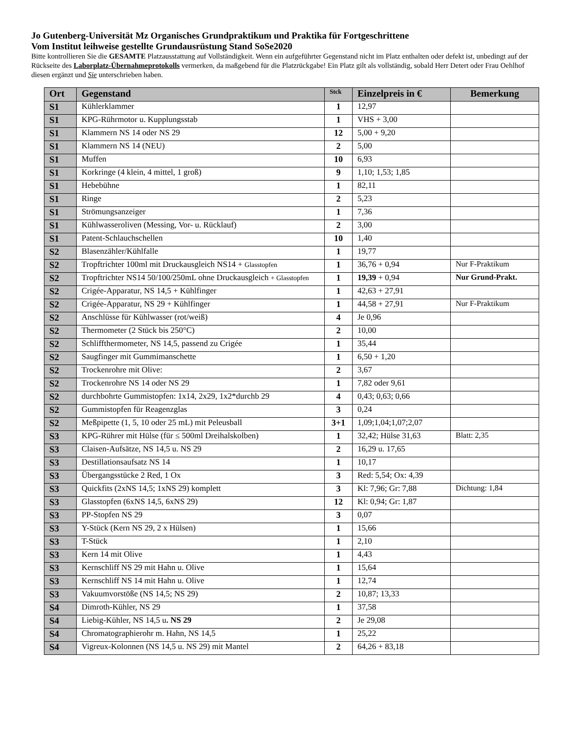Jo Gutenberg-Universität Mz Organisches Grundpraktikum und Praktika für Fortgeschrittene
Vom Institut leihweise gestellte Grundausrüstung Stand SoSe2020
Bitte kontrollieren Sie die GESAMTE Platzausstattung auf Vollständigkeit. Wenn ein aufgeführter Gegenstand nicht im Platz enthalten oder defekt ist, unbedingt auf der Rückseite des Laborplatz-Übernahmeprotokolls vermerken, da maßgebend für die Platzrückgabe! Ein Platz gilt als vollständig, sobald Herr Detert oder Frau Oehlhof diesen ergänzt und Sie unterschrieben haben.
| Ort | Gegenstand | Stck | Einzelpreis in € | Bemerkung |
| --- | --- | --- | --- | --- |
| S1 | Kühlerklammer | 1 | 12,97 | |
| S1 | KPG-Rührmotor u. Kupplungsstab | 1 | VHS + 3,00 | |
| S1 | Klammern NS 14 oder NS 29 | 12 | 5,00 + 9,20 | |
| S1 | Klammern NS 14 (NEU) | 2 | 5,00 | |
| S1 | Muffen | 10 | 6,93 | |
| S1 | Korkringe (4 klein, 4 mittel, 1 groß) | 9 | 1,10; 1,53; 1,85 | |
| S1 | Hebebühne | 1 | 82,11 | |
| S1 | Ringe | 2 | 5,23 | |
| S1 | Strömungsanzeiger | 1 | 7,36 | |
| S1 | Kühlwasseroliven (Messing, Vor- u. Rücklauf) | 2 | 3,00 | |
| S1 | Patent-Schlauchschellen | 10 | 1,40 | |
| S2 | Blasenzähler/Kühlfalle | 1 | 19,77 | |
| S2 | Tropftrichter 100ml mit Druckausgleich NS14 + Glasstopfen | 1 | 36,76 + 0,94 | Nur F-Praktikum |
| S2 | Tropftrichter NS14 50/100/250mL ohne Druckausgleich + Glasstopfen | 1 | 19,39 + 0,94 | Nur Grund-Prakt. |
| S2 | Crigée-Apparatur, NS 14,5 + Kühlfinger | 1 | 42,63 + 27,91 | |
| S2 | Crigée-Apparatur, NS 29 + Kühlfinger | 1 | 44,58 + 27,91 | Nur F-Praktikum |
| S2 | Anschlüsse für Kühlwasser (rot/weiß) | 4 | Je 0,96 | |
| S2 | Thermometer (2 Stück bis 250°C) | 2 | 10,00 | |
| S2 | Schliffthermometer, NS 14,5, passend zu Crigée | 1 | 35,44 | |
| S2 | Saugfinger mit Gummimanschette | 1 | 6,50 + 1,20 | |
| S2 | Trockenrohre mit Olive: | 2 | 3,67 | |
| S2 | Trockenrohre NS 14 oder NS 29 | 1 | 7,82 oder 9,61 | |
| S2 | durchbohrte Gummistopfen: 1x14, 2x29, 1x2*durchb 29 | 4 | 0,43; 0,63; 0,66 | |
| S2 | Gummistopfen für Reagenzglas | 3 | 0,24 | |
| S2 | Meßpipette (1, 5, 10 oder 25 mL) mit Peleusball | 3+1 | 1,09;1,04;1,07;2,07 | |
| S3 | KPG-Rührer mit Hülse (für ≤ 500ml Dreihalskolben) | 1 | 32,42; Hülse 31,63 | Blatt: 2,35 |
| S3 | Claisen-Aufsätze, NS 14,5 u. NS 29 | 2 | 16,29 u. 17,65 | |
| S3 | Destillationsaufsatz NS 14 | 1 | 10,17 | |
| S3 | Übergangsstücke 2 Red, 1 Ox | 3 | Red: 5,54; Ox: 4,39 | |
| S3 | Quickfits (2xNS 14,5; 1xNS 29) komplett | 3 | Kl: 7,96; Gr: 7,88 | Dichtung: 1,84 |
| S3 | Glasstopfen (6xNS 14,5, 6xNS 29) | 12 | Kl: 0,94; Gr: 1,87 | |
| S3 | PP-Stopfen NS 29 | 3 | 0,07 | |
| S3 | Y-Stück (Kern NS 29, 2 x Hülsen) | 1 | 15,66 | |
| S3 | T-Stück | 1 | 2,10 | |
| S3 | Kern 14 mit Olive | 1 | 4,43 | |
| S3 | Kernschliff NS 29 mit Hahn u. Olive | 1 | 15,64 | |
| S3 | Kernschliff NS 14 mit Hahn u. Olive | 1 | 12,74 | |
| S3 | Vakuumvorstöße (NS 14,5; NS 29) | 2 | 10,87; 13,33 | |
| S4 | Dimroth-Kühler, NS 29 | 1 | 37,58 | |
| S4 | Liebig-Kühler, NS 14,5 u . NS 29 | 2 | Je 29,08 | |
| S4 | Chromatographierohr m. Hahn, NS 14,5 | 1 | 25,22 | |
| S4 | Vigreux-Kolonnen (NS 14,5 u. NS 29) mit Mantel | 2 | 64,26 + 83,18 | |